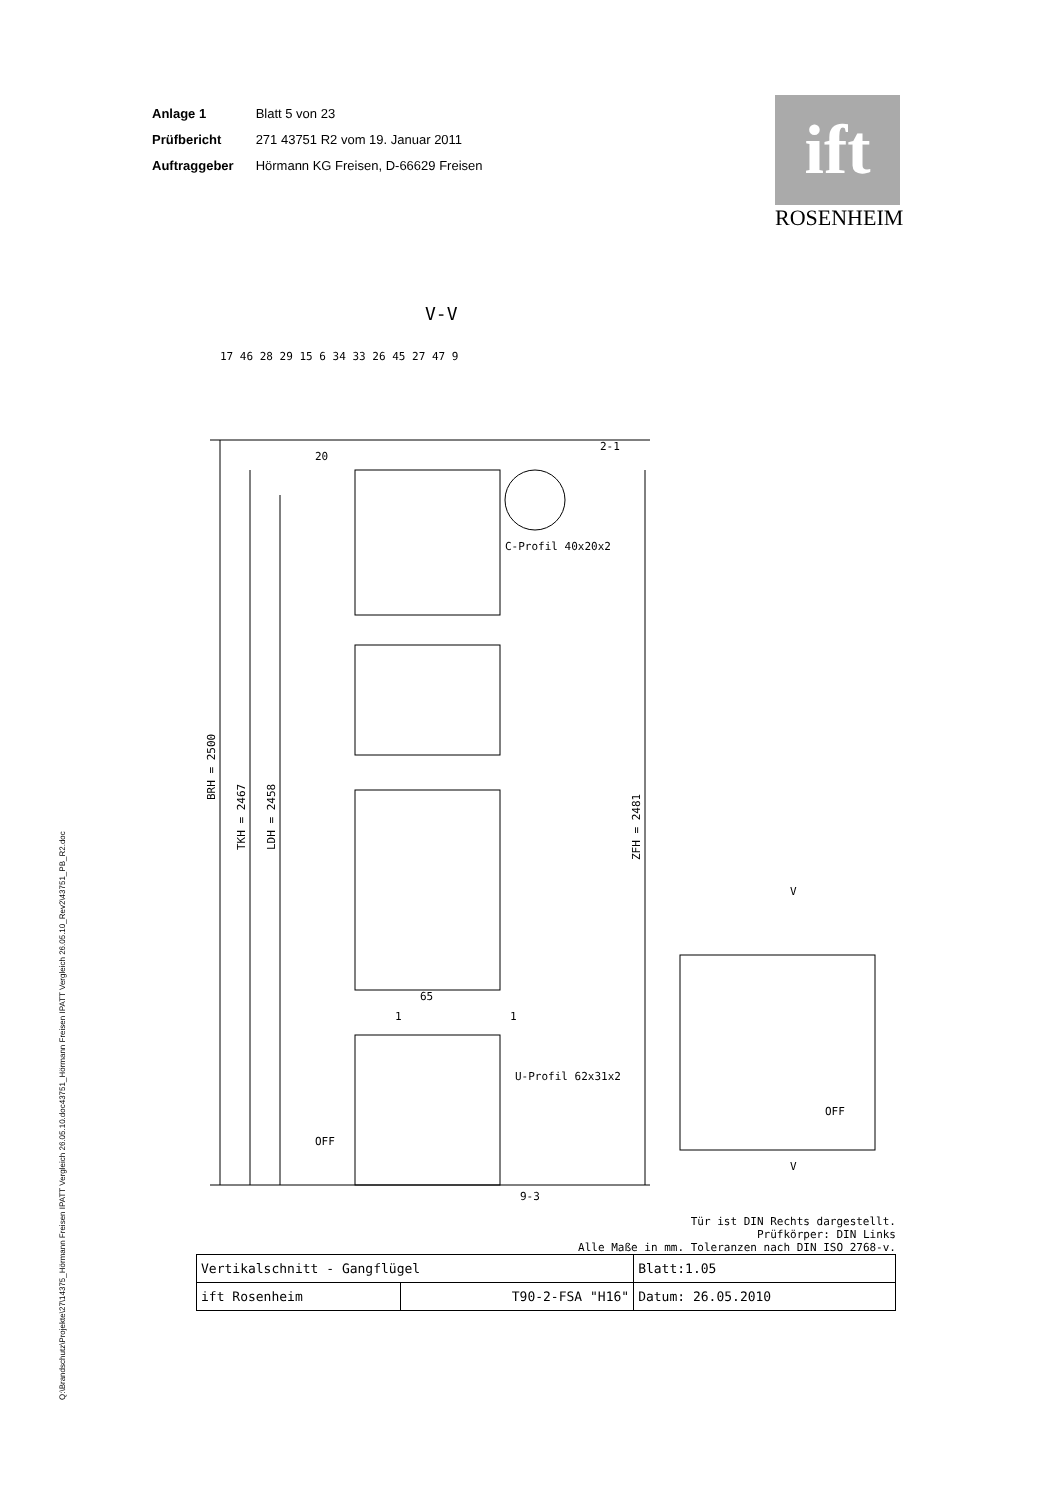| Anlage 1 | Blatt 5 von 23 |
| Prüfbericht | 271 43751 R2 vom 19. Januar 2011 |
| Auftraggeber | Hörmann KG Freisen, D-66629 Freisen |
ift
ROSENHEIM
Q:\Brandschutz\Projekte\27\14375_Hörmann Freisen IPATT Vergleich 26.05.10.doc43751_Hörmann Freisen IPATT Vergleich 26.05.10_Rev2\43751_PB_R2.doc
V-V
BRH = 2500
TKH = 2467
LDH = 2458
ZFH = 2481
65
1
1
C-Profil 40x20x2
U-Profil 62x31x2
OFF
17 46 28 29 15 6 34 33 26 45 27 47 9
20
2-1
9-3
V
V
OFF
Tür ist DIN Rechts dargestellt.
Prüfkörper: DIN Links
Alle Maße in mm. Toleranzen nach DIN ISO 2768-v.
| Vertikalschnitt - Gangflügel | | Blatt:1.05 |
| ift Rosenheim | T90-2-FSA "H16" | Datum: 26.05.2010 |